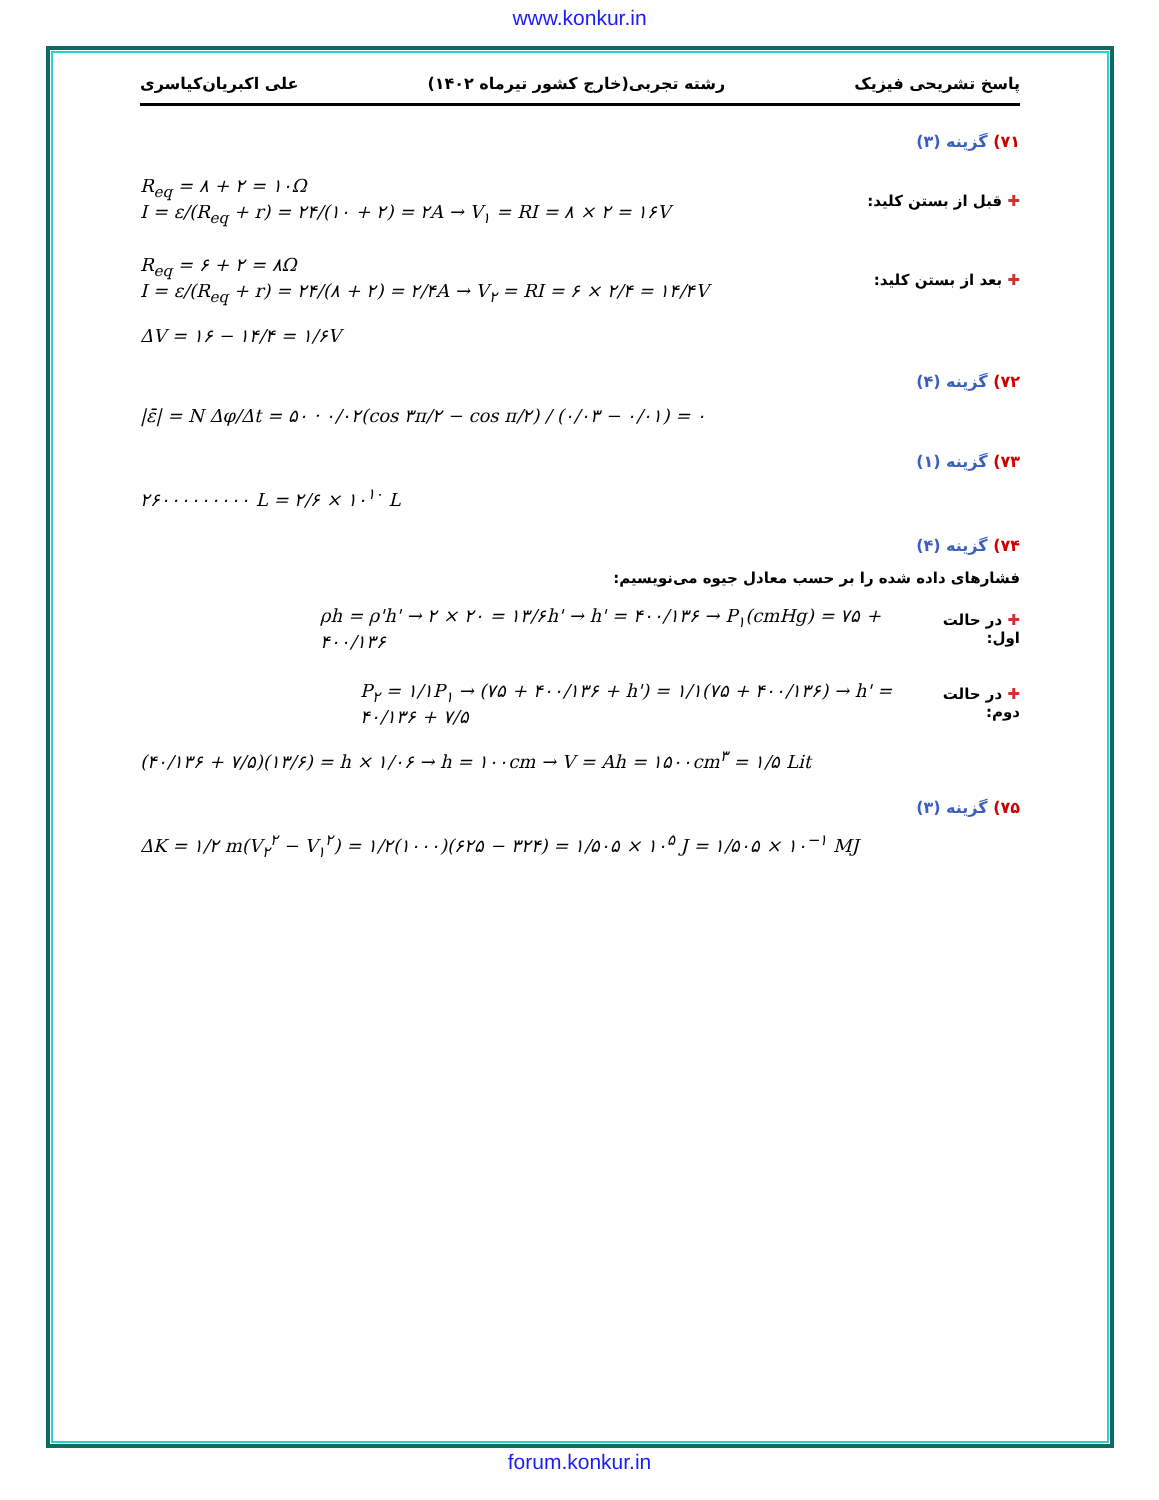www.konkur.in
پاسخ تشریحی فیزیک رشته تجربی(خارج کشور تیرماه ۱۴۰۲) علی اکبریان‌کیاسری
۷۱) گزینه (۳)
R<sub>eq</sub> = ۸ + ۲ = ۱۰Ω
I = ε/(R<sub>eq</sub> + r) = ۲۴/(۱۰ + ۲) = ۲A → V<sub>۱</sub> = RI = ۸ × ۲ = ۱۶V
✚ قبل از بستن کلید:
R<sub>eq</sub> = ۶ + ۲ = ۸Ω
I = ε/(R<sub>eq</sub> + r) = ۲۴/(۸ + ۲) = ۲/۴A → V<sub>۲</sub> = RI = ۶ × ۲/۴ = ۱۴/۴V
✚ بعد از بستن کلید:
ΔV = ۱۶ − ۱۴/۴ = ۱/۶V
۷۲) گزینه (۴)
|ε̄| = N Δφ/Δt = ۵۰ · ۰/۰۲(cos ۳π/۲ − cos π/۲) / (۰/۰۳ − ۰/۰۱) = ۰
۷۳) گزینه (۱)
۲۶۰۰۰۰۰۰۰۰۰ L = ۲/۶ × ۱۰<sup>۱۰</sup> L
۷۴) گزینه (۴)
فشارهای داده شده را بر حسب معادل جیوه می‌نویسیم:
ρh = ρ'h' → ۲ × ۲۰ = ۱۳/۶h' → h' = ۴۰۰/۱۳۶ → P<sub>۱</sub>(cmHg) = ۷۵ + ۴۰۰/۱۳۶
✚ در حالت اول:
P<sub>۲</sub> = ۱/۱P<sub>۱</sub> → (۷۵ + ۴۰۰/۱۳۶ + h') = ۱/۱(۷۵ + ۴۰۰/۱۳۶) → h' = ۴۰/۱۳۶ + ۷/۵
✚ در حالت دوم:
(۴۰/۱۳۶ + ۷/۵)(۱۳/۶) = h × ۱/۰۶ → h = ۱۰۰cm → V = Ah = ۱۵۰۰cm<sup>۳</sup> = ۱/۵ Lit
۷۵) گزینه (۳)
ΔK = ۱/۲ m(V<sub>۲</sub><sup>۲</sup> − V<sub>۱</sub><sup>۲</sup>) = ۱/۲(۱۰۰۰)(۶۲۵ − ۳۲۴) = ۱/۵۰۵ × ۱۰<sup>۵</sup> J = ۱/۵۰۵ × ۱۰<sup>−۱</sup> MJ
forum.konkur.in